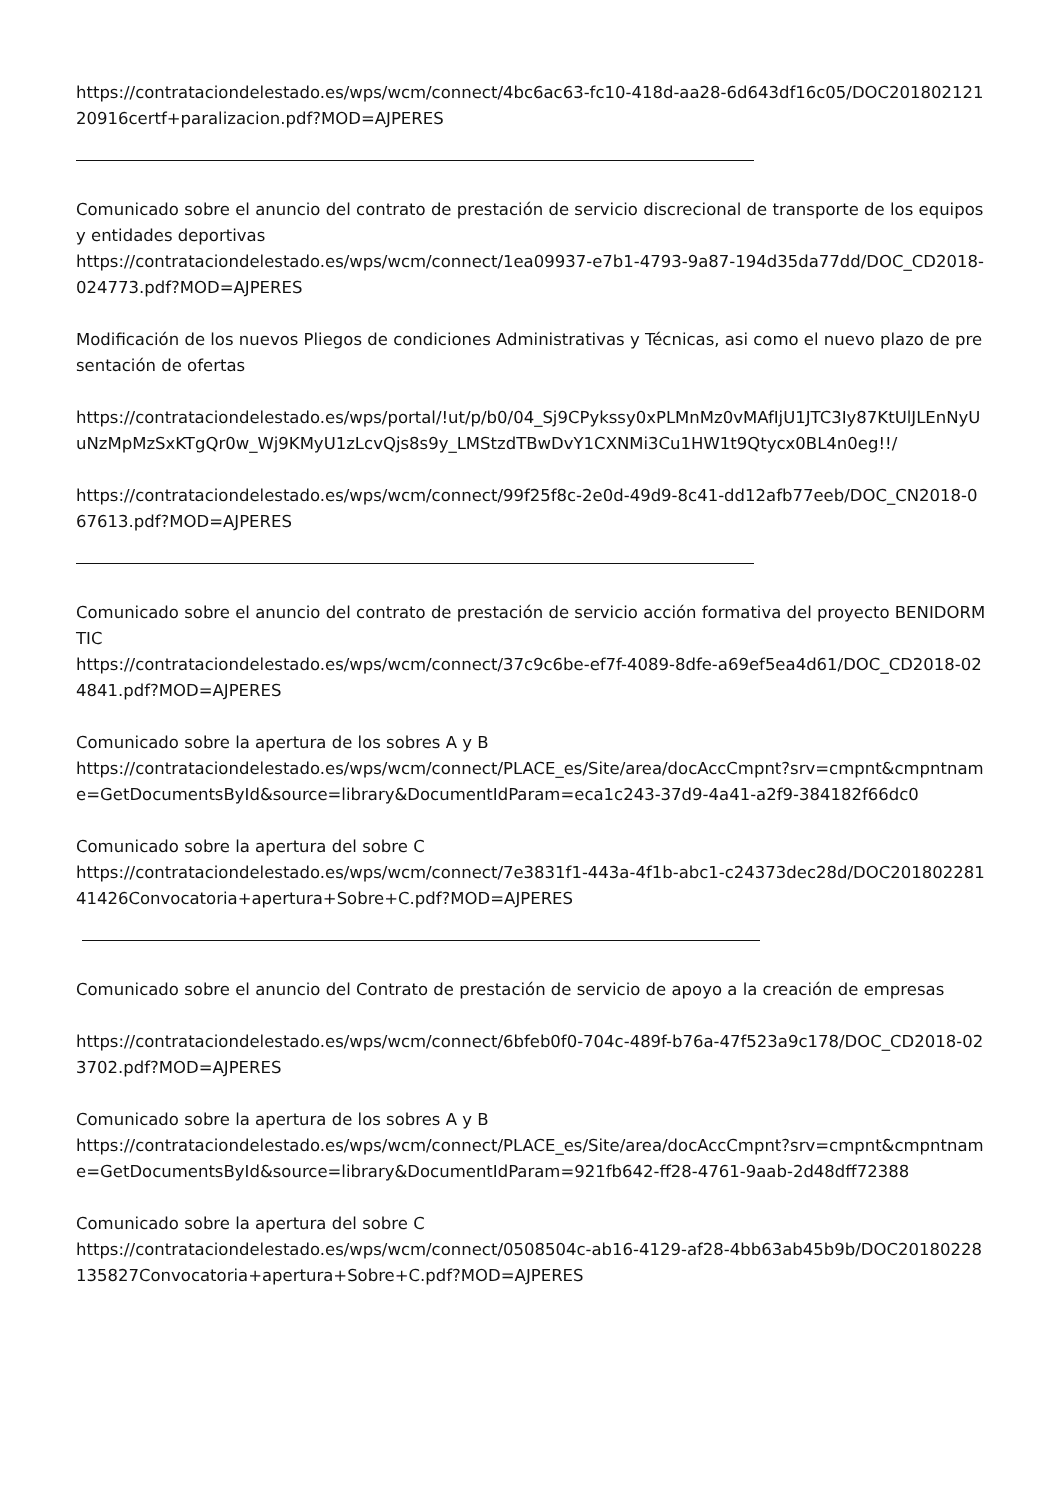https://contrataciondelestado.es/wps/wcm/connect/4bc6ac63-fc10-418d-aa28-6d643df16c05/DOC20180212120916certf+paralizacion.pdf?MOD=AJPERES
Comunicado sobre el anuncio del contrato de prestación de servicio discrecional de transporte de los equipos y entidades deportivas
https://contrataciondelestado.es/wps/wcm/connect/1ea09937-e7b1-4793-9a87-194d35da77dd/DOC_CD2018-024773.pdf?MOD=AJPERES
Modificación de los nuevos Pliegos de condiciones Administrativas y Técnicas, asi como el nuevo plazo de presentación de ofertas
https://contrataciondelestado.es/wps/portal/!ut/p/b0/04_Sj9CPykssy0xPLMnMz0vMAfIjU1JTC3Iy87KtUlJLEnNyUuNzMpMzSxKTgQr0w_Wj9KMyU1zLcvQjs8s9y_LMStzdTBwDvY1CXNMi3Cu1HW1t9Qtycx0BL4n0eg!!/
https://contrataciondelestado.es/wps/wcm/connect/99f25f8c-2e0d-49d9-8c41-dd12afb77eeb/DOC_CN2018-067613.pdf?MOD=AJPERES
Comunicado sobre el anuncio del contrato de prestación de servicio acción formativa del proyecto BENIDORM TIC
https://contrataciondelestado.es/wps/wcm/connect/37c9c6be-ef7f-4089-8dfe-a69ef5ea4d61/DOC_CD2018-024841.pdf?MOD=AJPERES
Comunicado sobre la apertura de los sobres A y B
https://contrataciondelestado.es/wps/wcm/connect/PLACE_es/Site/area/docAccCmpnt?srv=cmpnt&cmpntname=GetDocumentsById&source=library&DocumentIdParam=eca1c243-37d9-4a41-a2f9-384182f66dc0
Comunicado sobre la apertura del sobre C
https://contrataciondelestado.es/wps/wcm/connect/7e3831f1-443a-4f1b-abc1-c24373dec28d/DOC20180228141426Convocatoria+apertura+Sobre+C.pdf?MOD=AJPERES
Comunicado sobre el anuncio del Contrato de prestación de servicio de apoyo a la creación de empresas
https://contrataciondelestado.es/wps/wcm/connect/6bfeb0f0-704c-489f-b76a-47f523a9c178/DOC_CD2018-023702.pdf?MOD=AJPERES
Comunicado sobre la apertura de los sobres A y B
https://contrataciondelestado.es/wps/wcm/connect/PLACE_es/Site/area/docAccCmpnt?srv=cmpnt&cmpntname=GetDocumentsById&source=library&DocumentIdParam=921fb642-ff28-4761-9aab-2d48dff72388
Comunicado sobre la apertura del sobre C
https://contrataciondelestado.es/wps/wcm/connect/0508504c-ab16-4129-af28-4bb63ab45b9b/DOC20180228135827Convocatoria+apertura+Sobre+C.pdf?MOD=AJPERES